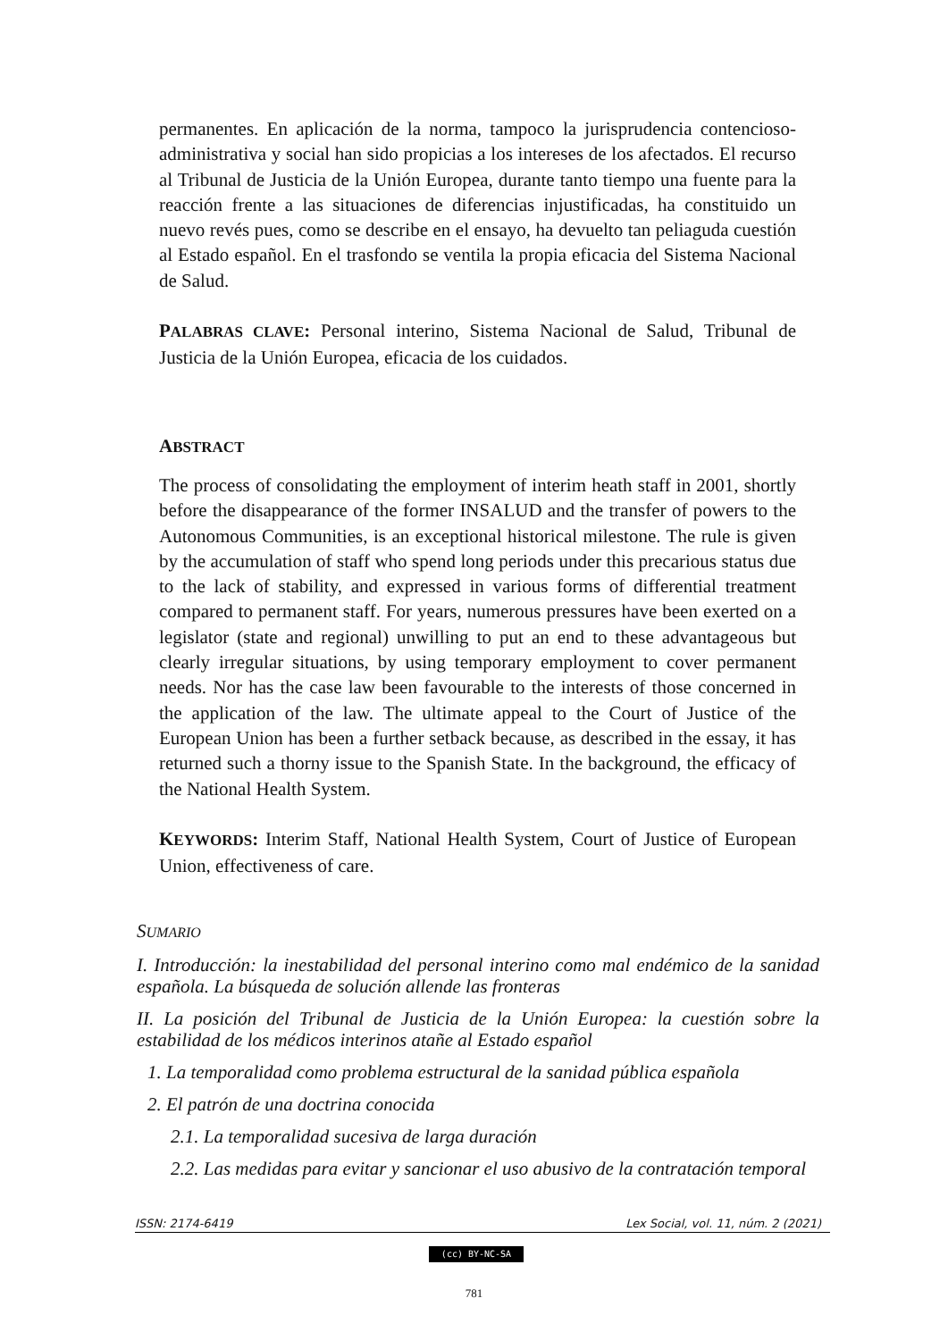permanentes. En aplicación de la norma, tampoco la jurisprudencia contencioso-administrativa y social han sido propicias a los intereses de los afectados. El recurso al Tribunal de Justicia de la Unión Europea, durante tanto tiempo una fuente para la reacción frente a las situaciones de diferencias injustificadas, ha constituido un nuevo revés pues, como se describe en el ensayo, ha devuelto tan peliaguda cuestión al Estado español. En el trasfondo se ventila la propia eficacia del Sistema Nacional de Salud.
PALABRAS CLAVE: Personal interino, Sistema Nacional de Salud, Tribunal de Justicia de la Unión Europea, eficacia de los cuidados.
ABSTRACT
The process of consolidating the employment of interim heath staff in 2001, shortly before the disappearance of the former INSALUD and the transfer of powers to the Autonomous Communities, is an exceptional historical milestone. The rule is given by the accumulation of staff who spend long periods under this precarious status due to the lack of stability, and expressed in various forms of differential treatment compared to permanent staff. For years, numerous pressures have been exerted on a legislator (state and regional) unwilling to put an end to these advantageous but clearly irregular situations, by using temporary employment to cover permanent needs. Nor has the case law been favourable to the interests of those concerned in the application of the law. The ultimate appeal to the Court of Justice of the European Union has been a further setback because, as described in the essay, it has returned such a thorny issue to the Spanish State. In the background, the efficacy of the National Health System.
KEYWORDS: Interim Staff, National Health System, Court of Justice of European Union, effectiveness of care.
SUMARIO
I. Introducción: la inestabilidad del personal interino como mal endémico de la sanidad española. La búsqueda de solución allende las fronteras
II. La posición del Tribunal de Justicia de la Unión Europea: la cuestión sobre la estabilidad de los médicos interinos atañe al Estado español
1. La temporalidad como problema estructural de la sanidad pública española
2. El patrón de una doctrina conocida
2.1. La temporalidad sucesiva de larga duración
2.2. Las medidas para evitar y sancionar el uso abusivo de la contratación temporal
ISSN: 2174-6419 Lex Social, vol. 11, núm. 2 (2021)
(cc) BY-NC-SA
781